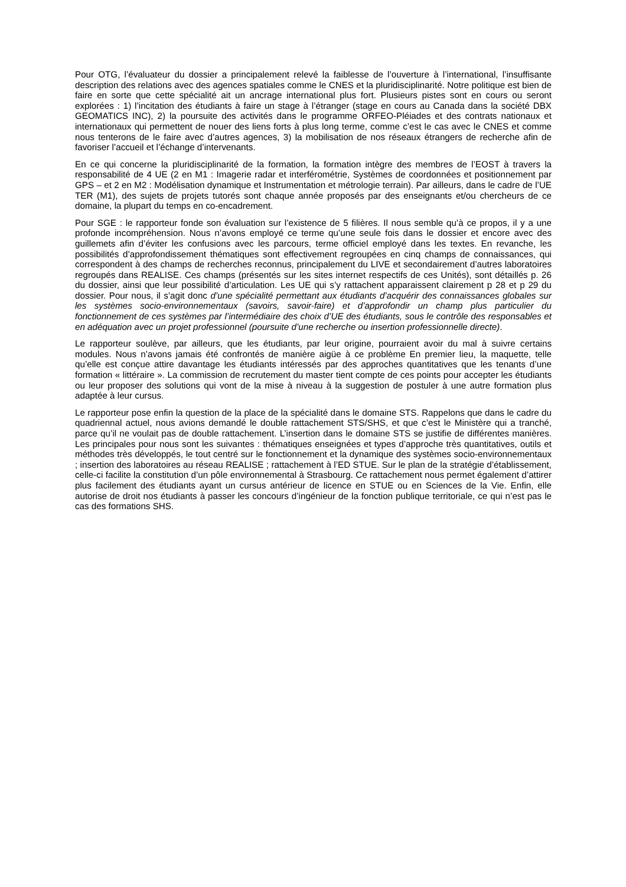Pour OTG, l’évaluateur du dossier a principalement relevé la faiblesse de l’ouverture à l’international, l’insuffisante description des relations avec des agences spatiales comme le CNES et la pluridisciplinarité. Notre politique est bien de faire en sorte que cette spécialité ait un ancrage international plus fort. Plusieurs pistes sont en cours ou seront explorées : 1) l’incitation des étudiants à faire un stage à l’étranger (stage en cours au Canada dans la société DBX GEOMATICS INC), 2) la poursuite des activités dans le programme ORFEO-Pléiades et des contrats nationaux et internationaux qui permettent de nouer des liens forts à plus long terme, comme c’est le cas avec le CNES et comme nous tenterons de le faire avec d’autres agences, 3) la mobilisation de nos réseaux étrangers de recherche afin de favoriser l’accueil et l’échange d’intervenants.
En ce qui concerne la pluridisciplinarité de la formation, la formation intègre des membres de l’EOST à travers la responsabilité de 4 UE (2 en M1 : Imagerie radar et interférométrie, Systèmes de coordonnées et positionnement par GPS – et 2 en M2 : Modélisation dynamique et Instrumentation et métrologie terrain). Par ailleurs, dans le cadre de l’UE TER (M1), des sujets de projets tutorés sont chaque année proposés par des enseignants et/ou chercheurs de ce domaine, la plupart du temps en co-encadrement.
Pour SGE : le rapporteur fonde son évaluation sur l’existence de 5 filières. Il nous semble qu’à ce propos, il y a une profonde incompréhension. Nous n’avons employé ce terme qu’une seule fois dans le dossier et encore avec des guillemets afin d’éviter les confusions avec les parcours, terme officiel employé dans les textes. En revanche, les possibilités d’approfondissement thématiques sont effectivement regroupées en cinq champs de connaissances, qui correspondent à des champs de recherches reconnus, principalement du LIVE et secondairement d’autres laboratoires regroupés dans REALISE. Ces champs (présentés sur les sites internet respectifs de ces Unités), sont détaillés p. 26 du dossier, ainsi que leur possibilité d’articulation. Les UE qui s’y rattachent apparaissent clairement p 28 et p 29 du dossier. Pour nous, il s’agit donc d’une spécialité permettant aux étudiants d’acquérir des connaissances globales sur les systèmes socio-environnementaux (savoirs, savoir-faire) et d’approfondir un champ plus particulier du fonctionnement de ces systèmes par l’intermédiaire des choix d’UE des étudiants, sous le contrôle des responsables et en adéquation avec un projet professionnel (poursuite d’une recherche ou insertion professionnelle directe).
Le rapporteur soulève, par ailleurs, que les étudiants, par leur origine, pourraient avoir du mal à suivre certains modules. Nous n’avons jamais été confrontés de manière aigüe à ce problème En premier lieu, la maquette, telle qu’elle est conçue attire davantage les étudiants intéressés par des approches quantitatives que les tenants d’une formation « littéraire ». La commission de recrutement du master tient compte de ces points pour accepter les étudiants ou leur proposer des solutions qui vont de la mise à niveau à la suggestion de postuler à une autre formation plus adaptée à leur cursus.
Le rapporteur pose enfin la question de la place de la spécialité dans le domaine STS. Rappelons que dans le cadre du quadriennal actuel, nous avions demandé le double rattachement STS/SHS, et que c’est le Ministère qui a tranché, parce qu’il ne voulait pas de double rattachement. L’insertion dans le domaine STS se justifie de différentes manières. Les principales pour nous sont les suivantes : thématiques enseignées et types d’approche très quantitatives, outils et méthodes très développés, le tout centré sur le fonctionnement et la dynamique des systèmes socio-environnementaux ; insertion des laboratoires au réseau REALISE ; rattachement à l’ED STUE. Sur le plan de la stratégie d’établissement, celle-ci facilite la constitution d’un pôle environnemental à Strasbourg. Ce rattachement nous permet également d’attirer plus facilement des étudiants ayant un cursus antérieur de licence en STUE ou en Sciences de la Vie. Enfin, elle autorise de droit nos étudiants à passer les concours d’ingénieur de la fonction publique territoriale, ce qui n’est pas le cas des formations SHS.